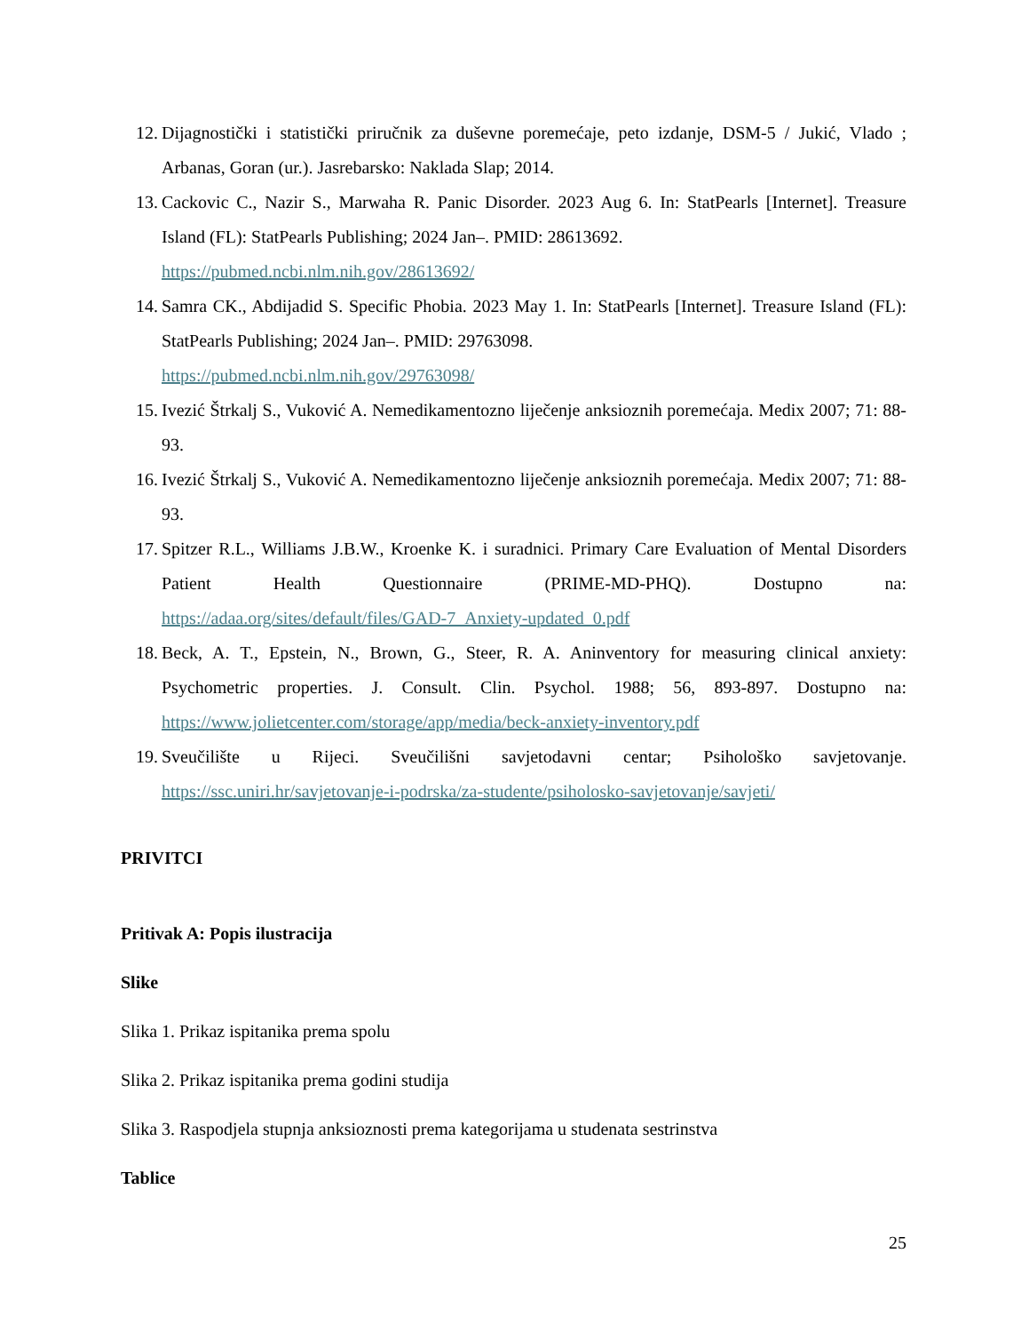12. Dijagnostički i statistički priručnik za duševne poremećaje, peto izdanje, DSM-5 / Jukić, Vlado ; Arbanas, Goran (ur.). Jasrebarsko: Naklada Slap; 2014.
13. Cackovic C., Nazir S., Marwaha R. Panic Disorder. 2023 Aug 6. In: StatPearls [Internet]. Treasure Island (FL): StatPearls Publishing; 2024 Jan–. PMID: 28613692.
https://pubmed.ncbi.nlm.nih.gov/28613692/
14. Samra CK., Abdijadid S. Specific Phobia. 2023 May 1. In: StatPearls [Internet]. Treasure Island (FL): StatPearls Publishing; 2024 Jan–. PMID: 29763098.
https://pubmed.ncbi.nlm.nih.gov/29763098/
15. Ivezić Štrkalj S., Vuković A. Nemedikamentozno liječenje anksioznih poremećaja. Medix 2007; 71: 88-93.
16. Ivezić Štrkalj S., Vuković A. Nemedikamentozno liječenje anksioznih poremećaja. Medix 2007; 71: 88-93.
17. Spitzer R.L., Williams J.B.W., Kroenke K. i suradnici. Primary Care Evaluation of Mental Disorders Patient Health Questionnaire (PRIME-MD-PHQ). Dostupno na: https://adaa.org/sites/default/files/GAD-7_Anxiety-updated_0.pdf
18. Beck, A. T., Epstein, N., Brown, G., Steer, R. A. Aninventory for measuring clinical anxiety: Psychometric properties. J. Consult. Clin. Psychol. 1988; 56, 893-897. Dostupno na: https://www.jolietcenter.com/storage/app/media/beck-anxiety-inventory.pdf
19. Sveučilište u Rijeci. Sveučilišni savjetodavni centar; Psihološko savjetovanje. https://ssc.uniri.hr/savjetovanje-i-podrska/za-studente/psiholosko-savjetovanje/savjeti/
PRIVITCI
Pritivak A: Popis ilustracija
Slike
Slika 1. Prikaz ispitanika prema spolu
Slika 2. Prikaz ispitanika prema godini studija
Slika 3. Raspodjela stupnja anksioznosti prema kategorijama u studenata sestrinstva
Tablice
25